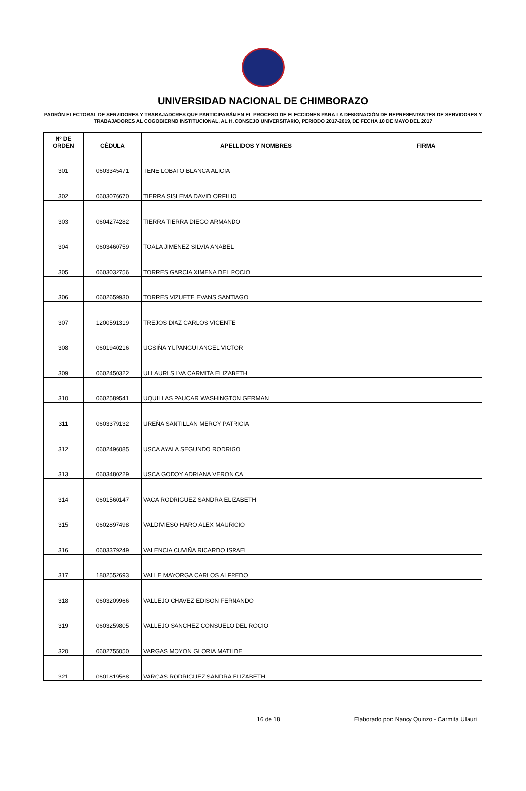UNIVERSIDAD NACIONAL DE CHIMBORAZO
PADRÓN ELECTORAL DE SERVIDORES Y TRABAJADORES QUE PARTICIPARÁN EN EL PROCESO DE ELECCIONES PARA LA DESIGNACIÓN DE REPRESENTANTES DE SERVIDORES Y TRABAJADORES AL COGOBIERNO INSTITUCIONAL, AL H. CONSEJO UNIVERSITARIO, PERIODO 2017-2019, DE FECHA 10 DE MAYO DEL 2017
| Nº DE ORDEN | CÈDULA | APELLIDOS Y NOMBRES | FIRMA |
| --- | --- | --- | --- |
| 301 | 0603345471 | TENE LOBATO BLANCA ALICIA | |
| 302 | 0603076670 | TIERRA SISLEMA DAVID ORFILIO | |
| 303 | 0604274282 | TIERRA TIERRA DIEGO ARMANDO | |
| 304 | 0603460759 | TOALA JIMENEZ SILVIA ANABEL | |
| 305 | 0603032756 | TORRES GARCIA XIMENA DEL ROCIO | |
| 306 | 0602659930 | TORRES VIZUETE EVANS SANTIAGO | |
| 307 | 1200591319 | TREJOS DIAZ CARLOS VICENTE | |
| 308 | 0601940216 | UGSIÑA YUPANGUI ANGEL VICTOR | |
| 309 | 0602450322 | ULLAURI SILVA CARMITA ELIZABETH | |
| 310 | 0602589541 | UQUILLAS PAUCAR WASHINGTON GERMAN | |
| 311 | 0603379132 | UREÑA SANTILLAN MERCY PATRICIA | |
| 312 | 0602496085 | USCA AYALA SEGUNDO RODRIGO | |
| 313 | 0603480229 | USCA GODOY ADRIANA VERONICA | |
| 314 | 0601560147 | VACA RODRIGUEZ SANDRA ELIZABETH | |
| 315 | 0602897498 | VALDIVIESO HARO ALEX MAURICIO | |
| 316 | 0603379249 | VALENCIA CUVIÑA RICARDO ISRAEL | |
| 317 | 1802552693 | VALLE MAYORGA CARLOS ALFREDO | |
| 318 | 0603209966 | VALLEJO CHAVEZ EDISON FERNANDO | |
| 319 | 0603259805 | VALLEJO SANCHEZ CONSUELO DEL ROCIO | |
| 320 | 0602755050 | VARGAS MOYON GLORIA MATILDE | |
| 321 | 0601819568 | VARGAS RODRIGUEZ SANDRA ELIZABETH | |
16 de 18 Elaborado por: Nancy Quinzo - Carmita Ullauri